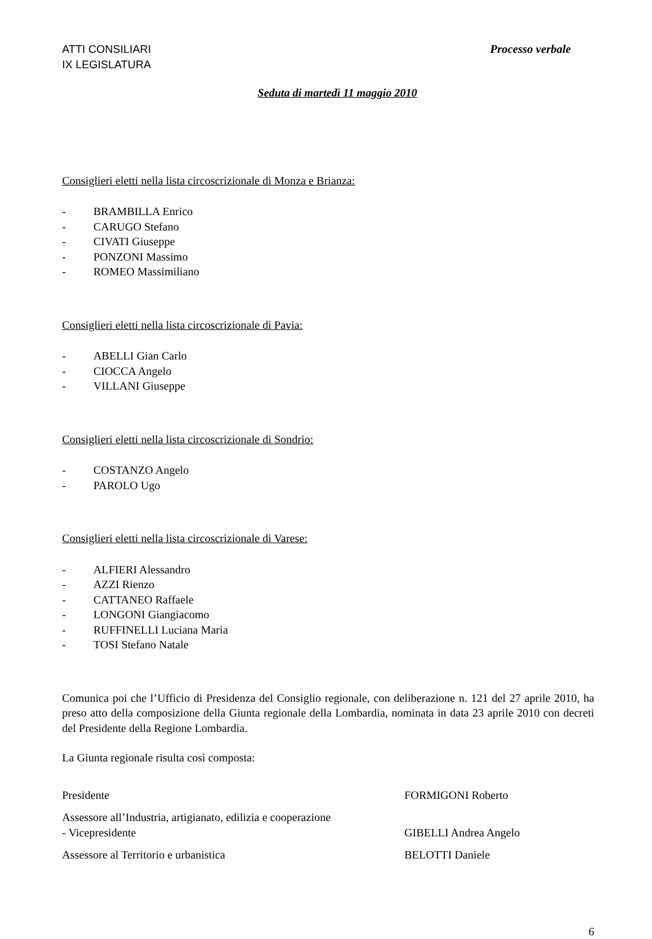ATTI CONSILIARI
IX LEGISLATURA
Processo verbale
Seduta di martedì 11 maggio 2010
Consiglieri eletti nella lista circoscrizionale di Monza e Brianza:
- BRAMBILLA Enrico
- CARUGO Stefano
- CIVATI Giuseppe
- PONZONI Massimo
- ROMEO Massimiliano
Consiglieri eletti nella lista circoscrizionale di Pavia:
- ABELLI Gian Carlo
- CIOCCA Angelo
- VILLANI Giuseppe
Consiglieri eletti nella lista circoscrizionale di Sondrio:
- COSTANZO Angelo
- PAROLO Ugo
Consiglieri eletti nella lista circoscrizionale di Varese:
- ALFIERI Alessandro
- AZZI Rienzo
- CATTANEO Raffaele
- LONGONI Giangiacomo
- RUFFINELLI Luciana Maria
- TOSI Stefano Natale
Comunica poi che l’Ufficio di Presidenza del Consiglio regionale, con deliberazione n. 121 del 27 aprile 2010, ha preso atto della composizione della Giunta regionale della Lombardia, nominata in data 23 aprile 2010 con decreti del Presidente della Regione Lombardia.
La Giunta regionale risulta così composta:
Presidente FORMIGONI Roberto
Assessore all’Industria, artigianato, edilizia e cooperazione
- Vicepresidente
GIBELLI Andrea Angelo
Assessore al Territorio e urbanistica BELOTTI Daniele
6